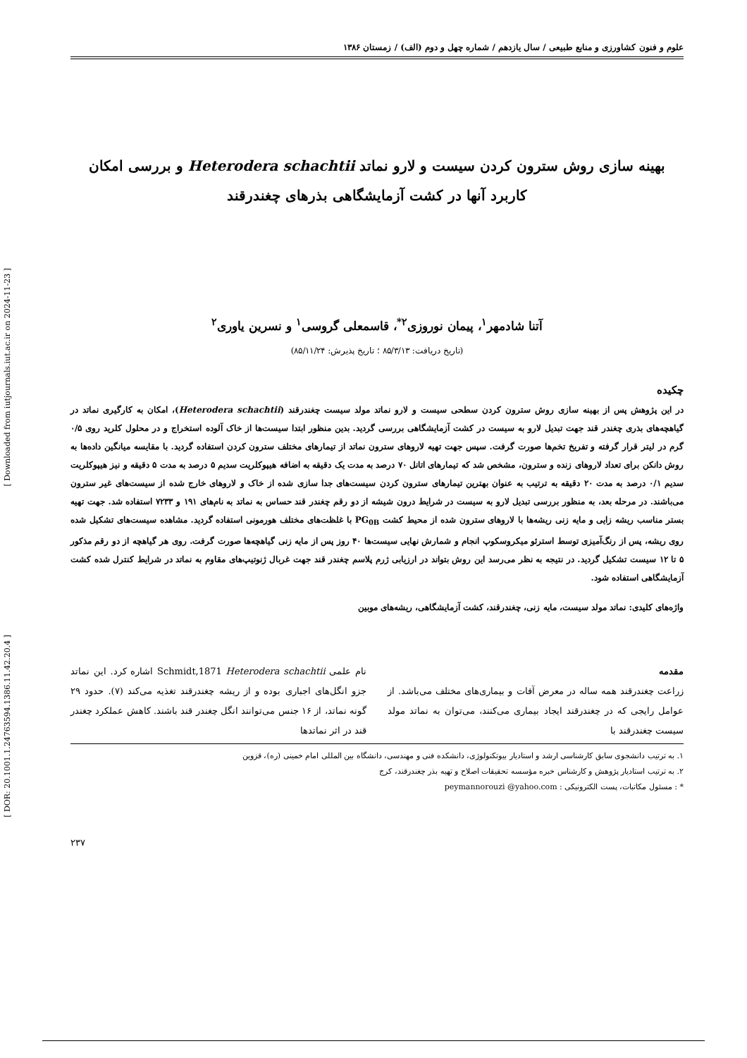علوم و فنون کشاورزی و منابع طبیعی / سال یازدهم / شماره چهل و دوم (الف) / زمستان ۱۳۸۶
بهینه سازی روش سترون کردن سیست و لارو نماتد Heterodera schachtii و بررسی امکان
کاربرد آنها در کشت آزمایشگاهی بذرهای چغندرقند
آتنا شادمهر<sup>۱</sup>، پیمان نوروزی<sup>۲*</sup>، قاسمعلی گروسی<sup>۱</sup> و نسرین یاوری<sup>۲</sup>
(تاریخ دریافت: ۸۵/۳/۱۳ ؛ تاریخ پذیرش: ۸۵/۱۱/۲۴)
چکیده
در این پژوهش پس از بهینه سازی روش سترون کردن سطحی سیست و لارو نماتد مولد سیست چغندرقند (Heterodera schachtii)، امکان به کارگیری نماتد در گیاهچه‌های بذری چغندر قند جهت تبدیل لارو به سیست در کشت آزمایشگاهی بررسی گردید. بدین منظور ابتدا سیست‌ها از خاک آلوده استخراج و در محلول کلرید روی ۰/۵ گرم در لیتر قرار گرفته و تفریخ تخم‌ها صورت گرفت. سپس جهت تهیه لاروهای سترون نماتد از تیمارهای مختلف سترون کردن استفاده گردید. با مقایسه میانگین داده‌ها به روش دانکن برای تعداد لاروهای زنده و سترون، مشخص شد که تیمارهای اتانل ۷۰ درصد به مدت یک دقیقه به اضافه هیپوکلریت سدیم ۵ درصد به مدت ۵ دقیقه و نیز هیپوکلریت سدیم ۰/۱ درصد به مدت ۲۰ دقیقه به ترتیب به عنوان بهترین تیمارهای سترون کردن سیست‌های جدا سازی شده از خاک و لاروهای خارج شده از سیست‌های غیر سترون می‌باشند. در مرحله بعد، به منظور بررسی تبدیل لارو به سیست در شرایط درون شیشه از دو رقم چغندر قند حساس به نماتد به نام‌های ۱۹۱ و ۷۲۳۳ استفاده شد. جهت تهیه بستر مناسب ریشه زایی و مایه زنی ریشه‌ها با لاروهای سترون شده از محیط کشت PG<sub>0B</sub> با غلظت‌های مختلف هورمونی استفاده گردید. مشاهده سیست‌های تشکیل شده روی ریشه، پس از رنگ‌آمیزی توسط استرئو میکروسکوپ انجام و شمارش نهایی سیست‌ها ۴۰ روز پس از مایه زنی گیاهچه‌ها صورت گرفت. روی هر گیاهچه از دو رقم مذکور ۵ تا ۱۲ سیست تشکیل گردید. در نتیجه به نظر می‌رسد این روش بتواند در ارزیابی ژرم پلاسم چغندر قند جهت غربال ژنوتیپ‌های مقاوم به نماتد در شرایط کنترل شده کشت آزمایشگاهی استفاده شود.
واژه‌های کلیدی: نماتد مولد سیست، مایه زنی، چغندرقند، کشت آزمایشگاهی، ریشه‌های موبین
مقدمه
زراعت چغندرقند همه ساله در معرض آفات و بیماری‌های مختلف می‌باشد. از عوامل رایجی که در چغندرقند ایجاد بیماری می‌کنند، می‌توان به نماتد مولد سیست چغندرقند با
نام علمی Heterodera schachtii Schmidt,1871 اشاره کرد. این نماتد جزو انگل‌های اجباری بوده و از ریشه چغندرقند تغذیه می‌کند (۷). حدود ۲۹ گونه نماتد، از ۱۶ جنس می‌توانند انگل چغندر قند باشند. کاهش عملکرد چغندر قند در اثر نماتدها
۱. به ترتیب دانشجوی سابق کارشناسی ارشد و استادیار بیوتکنولوژی، دانشکده فنی و مهندسی، دانشگاه بین المللی امام خمینی (ره)، قزوین
۲. به ترتیب استادیار پژوهش و کارشناس خبره مؤسسه تحقیقات اصلاح و تهیه بذر چغندرقند، کرج
* : مسئول مکاتبات، پست الکترونیکی : peymannorouzi @yahoo.com
۲۳۷
[ Downloaded from iutjournals.iut.ac.ir on 2024-11-23 ]
[ DOR: 20.1001.1.24763594.1386.11.42.20.4 ]